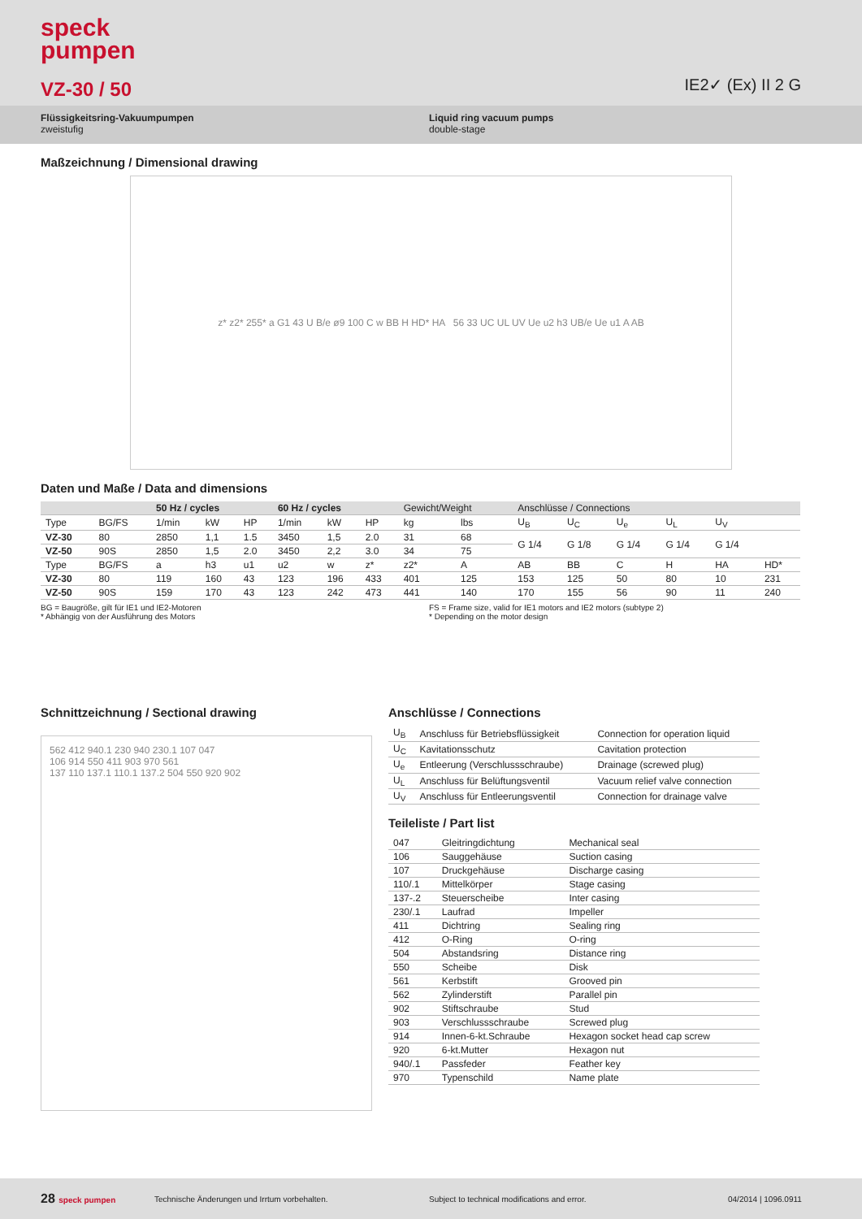speck
pumpen
VZ-30 / 50
IE2✓ (Ex) II 2 G
Flüssigkeitsring-Vakuumpumpen
zweistufig
Liquid ring vacuum pumps
double-stage
Maßzeichnung / Dimensional drawing
z* z2* 255* a G1 43 U B/e ø9 100 C w BB H HD* HA 56 33 UC UL UV Ue u2 h3 UB/e Ue u1 A AB
Daten und Maße / Data and dimensions
| | | 50 Hz / cycles | | | 60 Hz / cycles | | | Gewicht/Weight | | Anschlüsse / Connections | | | | | |
| --- | --- | --- | --- | --- | --- | --- | --- | --- | --- | --- | --- | --- | --- | --- | --- |
| Type | BG/FS | 1/min | kW | HP | 1/min | kW | HP | kg | lbs | U<sub>B</sub> | U<sub>C</sub> | U<sub>e</sub> | U<sub>L</sub> | U<sub>V</sub> | |
| VZ-30 | 80 | 2850 | 1,1 | 1.5 | 3450 | 1,5 | 2.0 | 31 | 68 | G 1/4 | G 1/8 | G 1/4 | G 1/4 | G 1/4 | |
| VZ-50 | 90S | 2850 | 1,5 | 2.0 | 3450 | 2,2 | 3.0 | 34 | 75 | | | | | | |
| Type | BG/FS | a | h3 | u1 | u2 | w | z* | z2* | A | AB | BB | C | H | HA | HD* |
| VZ-30 | 80 | 119 | 160 | 43 | 123 | 196 | 433 | 401 | 125 | 153 | 125 | 50 | 80 | 10 | 231 |
| VZ-50 | 90S | 159 | 170 | 43 | 123 | 242 | 473 | 441 | 140 | 170 | 155 | 56 | 90 | 11 | 240 |
BG = Baugröße, gilt für IE1 und IE2-Motoren
* Abhängig von der Ausführung des Motors
FS = Frame size, valid for IE1 motors and IE2 motors (subtype 2)
* Depending on the motor design
Schnittzeichnung / Sectional drawing
562 412 940.1 230 940 230.1 107 047
106 914 550 411 903 970 561
137 110 137.1 110.1 137.2 504 550 920 902
Anschlüsse / Connections
| U<sub>B</sub> | Anschluss für Betriebsflüssigkeit | Connection for operation liquid |
| U<sub>C</sub> | Kavitationsschutz | Cavitation protection |
| U<sub>e</sub> | Entleerung (Verschlussschraube) | Drainage (screwed plug) |
| U<sub>L</sub> | Anschluss für Belüftungsventil | Vacuum relief valve connection |
| U<sub>V</sub> | Anschluss für Entleerungsventil | Connection for drainage valve |
Teileliste / Part list
| 047 | Gleitringdichtung | Mechanical seal |
| 106 | Sauggehäuse | Suction casing |
| 107 | Druckgehäuse | Discharge casing |
| 110/.1 | Mittelkörper | Stage casing |
| 137-.2 | Steuerscheibe | Inter casing |
| 230/.1 | Laufrad | Impeller |
| 411 | Dichtring | Sealing ring |
| 412 | O-Ring | O-ring |
| 504 | Abstandsring | Distance ring |
| 550 | Scheibe | Disk |
| 561 | Kerbstift | Grooved pin |
| 562 | Zylinderstift | Parallel pin |
| 902 | Stiftschraube | Stud |
| 903 | Verschlussschraube | Screwed plug |
| 914 | Innen-6-kt.Schraube | Hexagon socket head cap screw |
| 920 | 6-kt.Mutter | Hexagon nut |
| 940/.1 | Passfeder | Feather key |
| 970 | Typenschild | Name plate |
28 speck pumpen Technische Änderungen und Irrtum vorbehalten. Subject to technical modifications and error. 04/2014 | 1096.0911